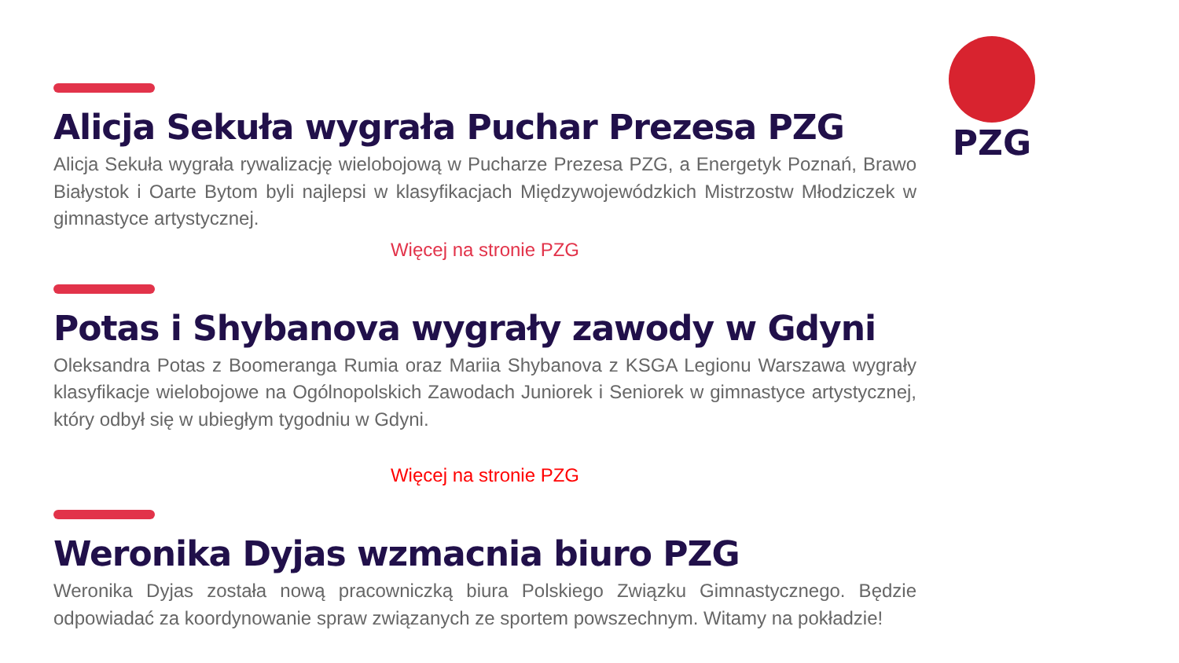PZG
Alicja Sekuła wygrała Puchar Prezesa PZG
Alicja Sekuła wygrała rywalizację wielobojową w Pucharze Prezesa PZG, a Energetyk Poznań, Brawo Białystok i Oarte Bytom byli najlepsi w klasyfikacjach Międzywojewódzkich Mistrzostw Młodziczek w gimnastyce artystycznej.
Więcej na stronie PZG
Potas i Shybanova wygrały zawody w Gdyni
Oleksandra Potas z Boomeranga Rumia oraz Mariia Shybanova z KSGA Legionu Warszawa wygrały klasyfikacje wielobojowe na Ogólnopolskich Zawodach Juniorek i Seniorek w gimnastyce artystycznej, który odbył się w ubiegłym tygodniu w Gdyni.
Więcej na stronie PZG
Weronika Dyjas wzmacnia biuro PZG
Weronika Dyjas została nową pracowniczką biura Polskiego Związku Gimnastycznego. Będzie odpowiadać za koordynowanie spraw związanych ze sportem powszechnym. Witamy na pokładzie!